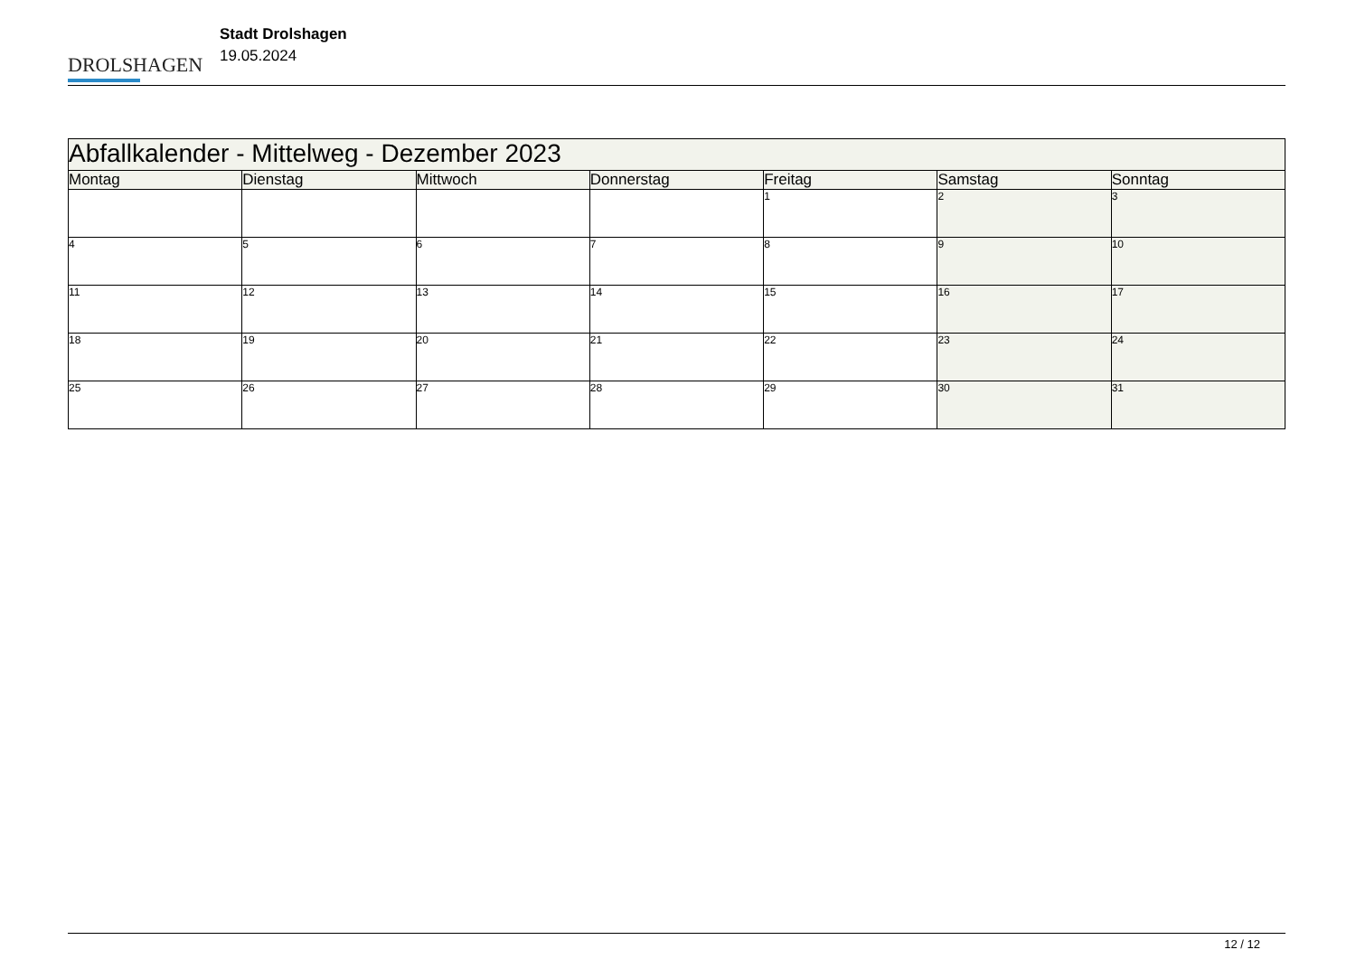DROLSHAGEN
Stadt Drolshagen
19.05.2024
| Abfallkalender - Mittelweg - Dezember 2023 | | | | | | |
| Montag | Dienstag | Mittwoch | Donnerstag | Freitag | Samstag | Sonntag |
| | | | | 1 | 2 | 3 |
| 4 | 5 | 6 | 7 | 8 | 9 | 10 |
| 11 | 12 | 13 | 14 | 15 | 16 | 17 |
| 18 | 19 | 20 | 21 | 22 | 23 | 24 |
| 25 | 26 | 27 | 28 | 29 | 30 | 31 |
12 / 12